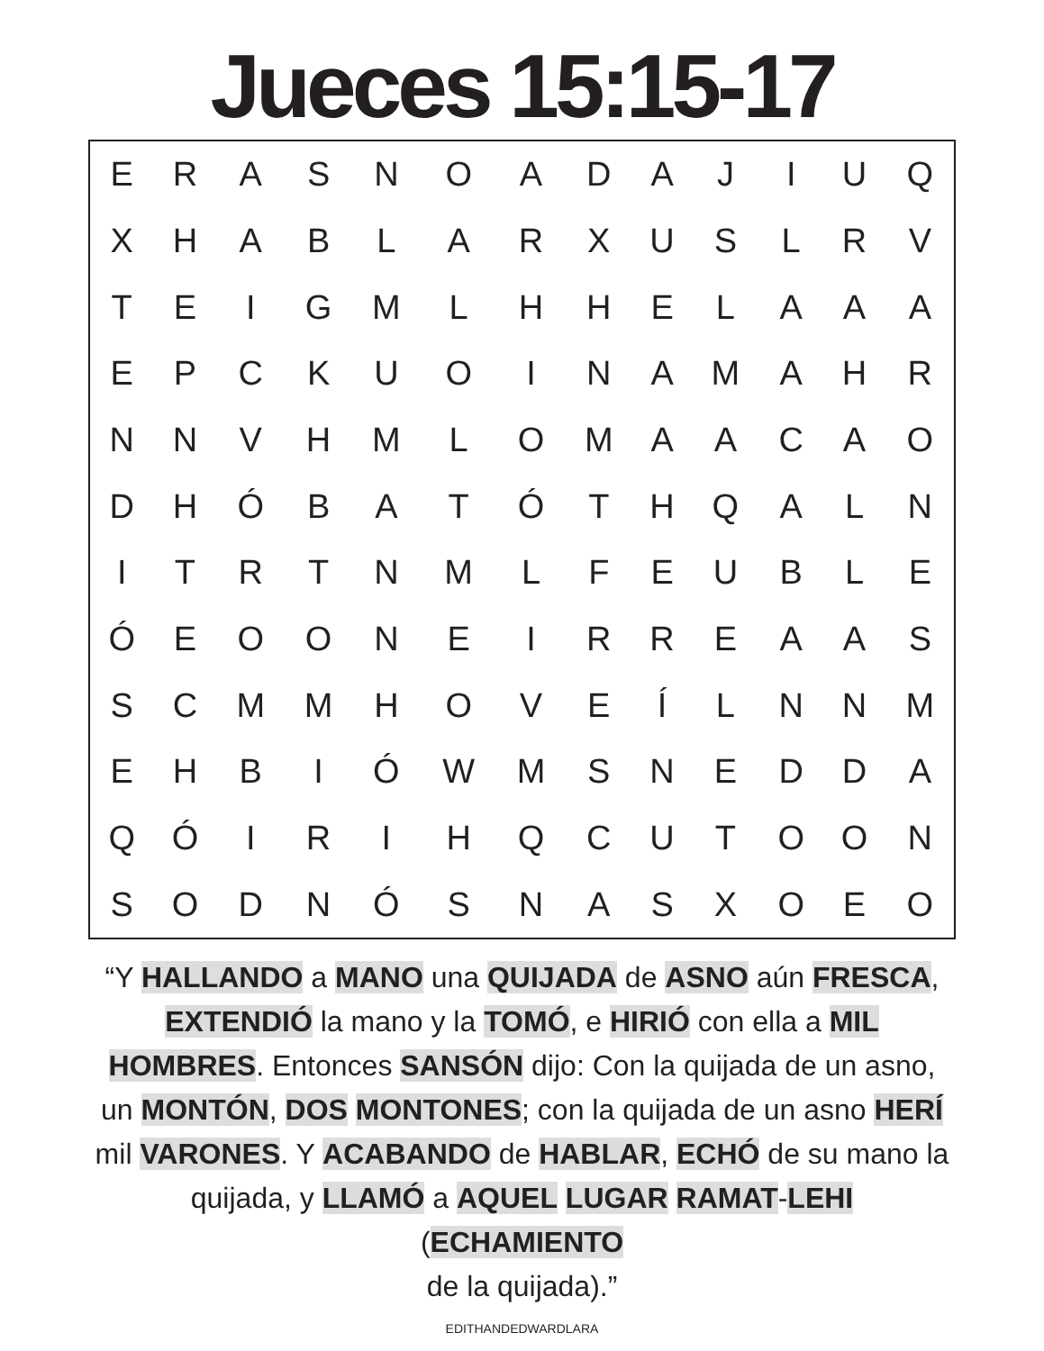Jueces 15:15-17
| E | R | A | S | N | O | A | D | A | J | I | U | Q |
| X | H | A | B | L | A | R | X | U | S | L | R | V |
| T | E | I | G | M | L | H | H | E | L | A | A | A |
| E | P | C | K | U | O | I | N | A | M | A | H | R |
| N | N | V | H | M | L | O | M | A | A | C | A | O |
| D | H | Ó | B | A | T | Ó | T | H | Q | A | L | N |
| I | T | R | T | N | M | L | F | E | U | B | L | E |
| Ó | E | O | O | N | E | I | R | R | E | A | A | S |
| S | C | M | M | H | O | V | E | Í | L | N | N | M |
| E | H | B | I | Ó | W | M | S | N | E | D | D | A |
| Q | Ó | I | R | I | H | Q | C | U | T | O | O | N |
| S | O | D | N | Ó | S | N | A | S | X | O | E | O |
“Y HALLANDO a MANO una QUIJADA de ASNO aún FRESCA, EXTENDIÓ la mano y la TOMÓ, e HIRIÓ con ella a MIL HOMBRES. Entonces SANSÓN dijo: Con la quijada de un asno, un MONTÓN, DOS MONTONES; con la quijada de un asno HERÍ mil VARONES. Y ACABANDO de HABLAR, ECHÓ de su mano la quijada, y LLAMÓ a AQUEL LUGAR RAMAT-LEHI (ECHAMIENTO
de la quijada).”
EDITHANDEDWARDLARA